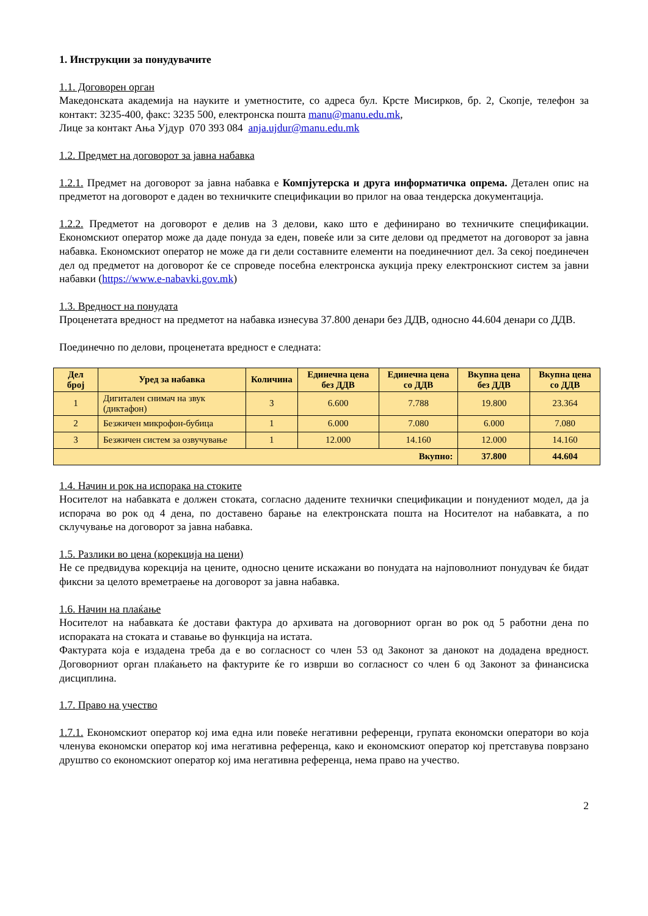1. Инструкции за понудувачите
1.1. Договорен орган
Македонската академија на науките и уметностите, со адреса бул. Крсте Мисирков, бр. 2, Скопје, телефон за контакт: 3235-400, факс: 3235 500, електронска пошта manu@manu.edu.mk,
Лице за контакт Ања Ујдур 070 393 084 anja.ujdur@manu.edu.mk
1.2. Предмет на договорот за јавна набавка
1.2.1. Предмет на договорот за јавна набавка е Компјутерска и друга информатичка опрема. Детален опис на предметот на договорот е даден во техничките спецификации во прилог на оваа тендерска документација.
1.2.2. Предметот на договорот е делив на 3 делови, како што е дефинирано во техничките спецификации. Економскиот оператор може да даде понуда за еден, повеќе или за сите делови од предметот на договорот за јавна набавка. Економскиот оператор не може да ги дели составните елементи на поединечниот дел. За секој поединечен дел од предметот на договорот ќе се спроведе посебна електронска аукција преку електронскиот систем за јавни набавки (https://www.e-nabavki.gov.mk)
1.3. Вредност на понудата
Проценетата вредност на предметот на набавка изнесува 37.800 денари без ДДВ, односно 44.604 денари со ДДВ.
Поединечно по делови, проценетата вредност е следната:
| Дел број | Уред за набавка | Количина | Единечна цена без ДДВ | Единечна цена со ДДВ | Вкупна цена без ДДВ | Вкупна цена со ДДВ |
| --- | --- | --- | --- | --- | --- | --- |
| 1 | Дигитален снимач на звук (диктафон) | 3 | 6.600 | 7.788 | 19.800 | 23.364 |
| 2 | Безжичен микрофон-бубица | 1 | 6.000 | 7.080 | 6.000 | 7.080 |
| 3 | Безжичен систем за озвучување | 1 | 12.000 | 14.160 | 12.000 | 14.160 |
| Вкупно: | | | | | 37.800 | 44.604 |
1.4. Начин и рок на испорака на стоките
Носителот на набавката е должен стоката, согласно дадените технички спецификации и понудениот модел, да ја испорача во рок од 4 дена, по доставено барање на електронската пошта на Носителот на набавката, а по склучување на договорот за јавна набавка.
1.5. Разлики во цена (корекција на цени)
Не се предвидува корекција на цените, односно цените искажани во понудата на најповолниот понудувач ќе бидат фиксни за целото времетраење на договорот за јавна набавка.
1.6. Начин на плаќање
Носителот на набавката ќе достави фактура до архивата на договорниот орган во рок од 5 работни дена по испораката на стоката и ставање во функција на истата.
Фактурата која е издадена треба да е во согласност со член 53 од Законот за данокот на додадена вредност. Договорниот орган плаќањето на фактурите ќе го изврши во согласност со член 6 од Законот за финансиска дисциплина.
1.7. Право на учество
1.7.1. Економскиот оператор кој има една или повеќе негативни референци, групата економски оператори во која членува економски оператор кој има негативна референца, како и економскиот оператор кој претставува поврзано друштво со економскиот оператор кој има негативна референца, нема право на учество.
2